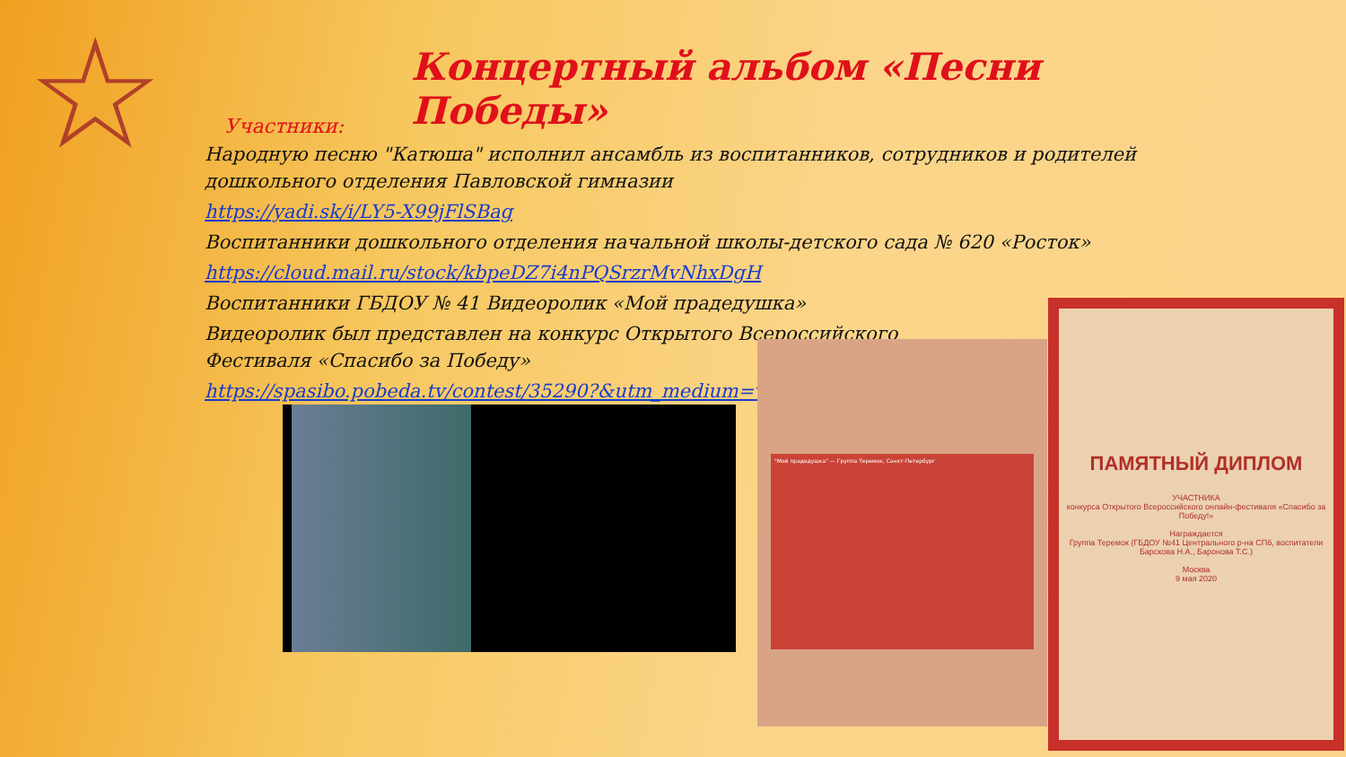☆
Концертный альбом «Песни Победы»
Участники:
Народную песню "Катюша" исполнил ансамбль из воспитанников, сотрудников и родителей дошкольного отделения Павловской гимназии
https://yadi.sk/i/LY5-X99jFlSBag
Воспитанники дошкольного отделения начальной школы-детского сада № 620 «Росток»
https://cloud.mail.ru/stock/kbpeDZ7i4nPQSrzrMvNhxDgH
Воспитанники ГБДОУ № 41 Видеоролик «Мой прадедушка»
Видеоролик был представлен на конкурс Открытого Всероссийского
Фестиваля «Спасибо за Победу»
https://spasibo.pobeda.tv/contest/35290?&utm_medium=vk
"Мой прадедушка" — Группа Теремок, Санкт-Петербург
ПАМЯТНЫЙ ДИПЛОМ
УЧАСТНИКА
конкурса Открытого Всероссийского онлайн-фестиваля «Спасибо за Победу!»
Награждается
Группа Теремок (ГБДОУ №41 Центрального р-на СПб, воспитатели Барскова Н.А., Баронова Т.С.)
Москва
9 мая 2020